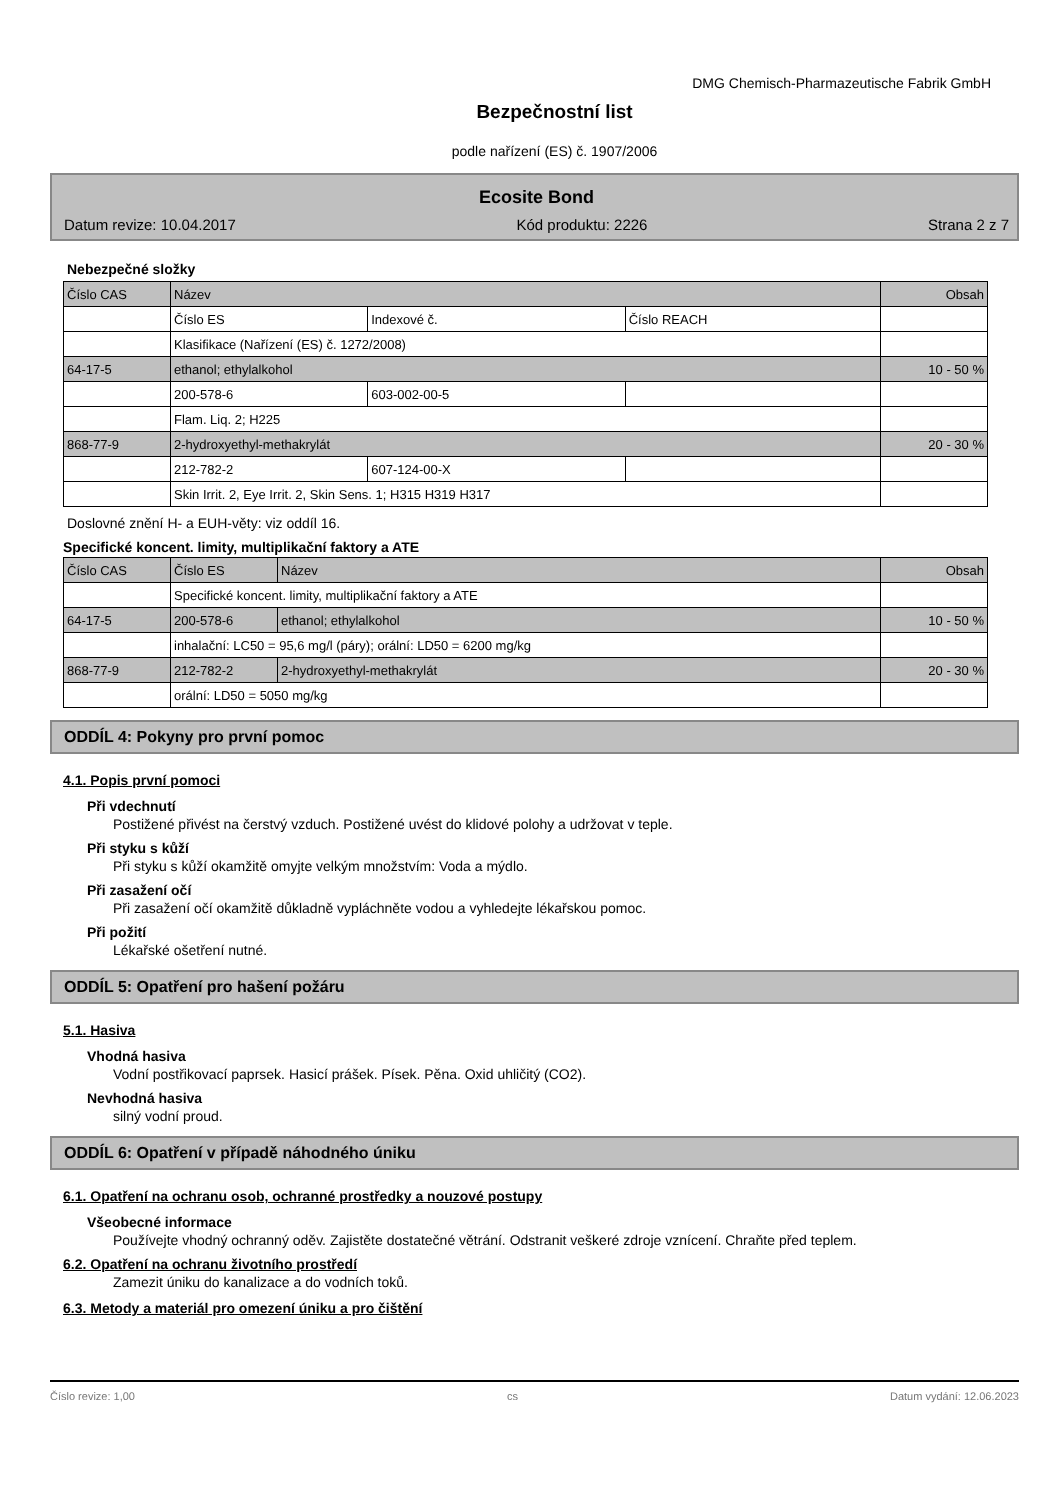DMG Chemisch-Pharmazeutische Fabrik GmbH
Bezpečnostní list
podle nařízení (ES) č. 1907/2006
Ecosite Bond
Datum revize: 10.04.2017 Kód produktu: 2226 Strana 2 z 7
Nebezpečné složky
| Číslo CAS | Název | | | Obsah |
| | Číslo ES | Indexové č. | Číslo REACH | |
| | Klasifikace (Nařízení (ES) č. 1272/2008) | | | |
| 64-17-5 | ethanol; ethylalkohol | | | 10 - 50 % |
| | 200-578-6 | 603-002-00-5 | | |
| | Flam. Liq. 2; H225 | | | |
| 868-77-9 | 2-hydroxyethyl-methakrylát | | | 20 - 30 % |
| | 212-782-2 | 607-124-00-X | | |
| | Skin Irrit. 2, Eye Irrit. 2, Skin Sens. 1; H315 H319 H317 | | | |
Doslovné znění H- a EUH-věty: viz oddíl 16.
Specifické koncent. limity, multiplikační faktory a ATE
| Číslo CAS | Číslo ES | Název | Obsah |
| | Specifické koncent. limity, multiplikační faktory a ATE | | |
| 64-17-5 | 200-578-6 | ethanol; ethylalkohol | 10 - 50 % |
| | inhalační: LC50 = 95,6 mg/l (páry); orální: LD50 = 6200 mg/kg | | |
| 868-77-9 | 212-782-2 | 2-hydroxyethyl-methakrylát | 20 - 30 % |
| | orální: LD50 = 5050 mg/kg | | |
ODDÍL 4: Pokyny pro první pomoc
4.1. Popis první pomoci
Při vdechnutí
Postižené přivést na čerstvý vzduch. Postižené uvést do klidové polohy a udržovat v teple.
Při styku s kůží
Při styku s kůží okamžitě omyjte velkým množstvím: Voda a mýdlo.
Při zasažení očí
Při zasažení očí okamžitě důkladně vypláchněte vodou a vyhledejte lékařskou pomoc.
Při požití
Lékařské ošetření nutné.
ODDÍL 5: Opatření pro hašení požáru
5.1. Hasiva
Vhodná hasiva
Vodní postřikovací paprsek. Hasicí prášek. Písek. Pěna. Oxid uhličitý (CO2).
Nevhodná hasiva
silný vodní proud.
ODDÍL 6: Opatření v případě náhodného úniku
6.1. Opatření na ochranu osob, ochranné prostředky a nouzové postupy
Všeobecné informace
Používejte vhodný ochranný oděv. Zajistěte dostatečné větrání. Odstranit veškeré zdroje vznícení. Chraňte před teplem.
6.2. Opatření na ochranu životního prostředí
Zamezit úniku do kanalizace a do vodních toků.
6.3. Metody a materiál pro omezení úniku a pro čištění
Číslo revize: 1,00 cs Datum vydání: 12.06.2023